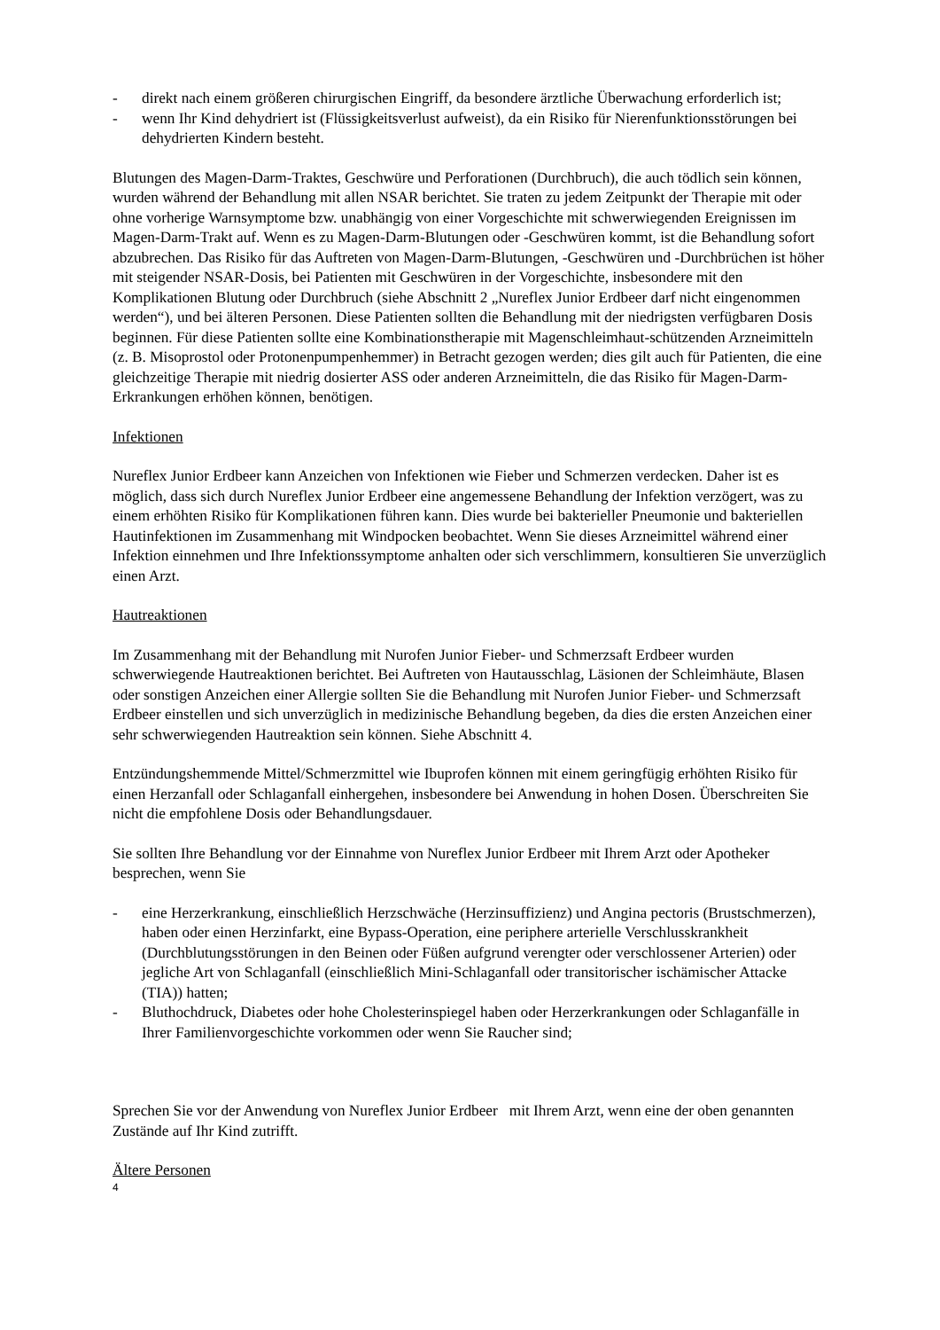- direkt nach einem größeren chirurgischen Eingriff, da besondere ärztliche Überwachung erforderlich ist;
- wenn Ihr Kind dehydriert ist (Flüssigkeitsverlust aufweist), da ein Risiko für Nierenfunktionsstörungen bei dehydrierten Kindern besteht.
Blutungen des Magen-Darm-Traktes, Geschwüre und Perforationen (Durchbruch), die auch tödlich sein können, wurden während der Behandlung mit allen NSAR berichtet. Sie traten zu jedem Zeitpunkt der Therapie mit oder ohne vorherige Warnsymptome bzw. unabhängig von einer Vorgeschichte mit schwerwiegenden Ereignissen im Magen-Darm-Trakt auf. Wenn es zu Magen-Darm-Blutungen oder -Geschwüren kommt, ist die Behandlung sofort abzubrechen. Das Risiko für das Auftreten von Magen-Darm-Blutungen, -Geschwüren und -Durchbrüchen ist höher mit steigender NSAR-Dosis, bei Patienten mit Geschwüren in der Vorgeschichte, insbesondere mit den Komplikationen Blutung oder Durchbruch (siehe Abschnitt 2 „Nureflex Junior Erdbeer darf nicht eingenommen werden“), und bei älteren Personen. Diese Patienten sollten die Behandlung mit der niedrigsten verfügbaren Dosis beginnen. Für diese Patienten sollte eine Kombinationstherapie mit Magenschleimhaut-schützenden Arzneimitteln (z. B. Misoprostol oder Protonenpumpenhemmer) in Betracht gezogen werden; dies gilt auch für Patienten, die eine gleichzeitige Therapie mit niedrig dosierter ASS oder anderen Arzneimitteln, die das Risiko für Magen-Darm-Erkrankungen erhöhen können, benötigen.
Infektionen
Nureflex Junior Erdbeer kann Anzeichen von Infektionen wie Fieber und Schmerzen verdecken. Daher ist es möglich, dass sich durch Nureflex Junior Erdbeer eine angemessene Behandlung der Infektion verzögert, was zu einem erhöhten Risiko für Komplikationen führen kann. Dies wurde bei bakterieller Pneumonie und bakteriellen Hautinfektionen im Zusammenhang mit Windpocken beobachtet. Wenn Sie dieses Arzneimittel während einer Infektion einnehmen und Ihre Infektionssymptome anhalten oder sich verschlimmern, konsultieren Sie unverzüglich einen Arzt.
Hautreaktionen
Im Zusammenhang mit der Behandlung mit Nurofen Junior Fieber- und Schmerzsaft Erdbeer wurden schwerwiegende Hautreaktionen berichtet. Bei Auftreten von Hautausschlag, Läsionen der Schleimhäute, Blasen oder sonstigen Anzeichen einer Allergie sollten Sie die Behandlung mit Nurofen Junior Fieber- und Schmerzsaft Erdbeer einstellen und sich unverzüglich in medizinische Behandlung begeben, da dies die ersten Anzeichen einer sehr schwerwiegenden Hautreaktion sein können. Siehe Abschnitt 4.
Entzündungshemmende Mittel/Schmerzmittel wie Ibuprofen können mit einem geringfügig erhöhten Risiko für einen Herzanfall oder Schlaganfall einhergehen, insbesondere bei Anwendung in hohen Dosen. Überschreiten Sie nicht die empfohlene Dosis oder Behandlungsdauer.
Sie sollten Ihre Behandlung vor der Einnahme von Nureflex Junior Erdbeer mit Ihrem Arzt oder Apotheker besprechen, wenn Sie
- eine Herzerkrankung, einschließlich Herzschwäche (Herzinsuffizienz) und Angina pectoris (Brustschmerzen), haben oder einen Herzinfarkt, eine Bypass-Operation, eine periphere arterielle Verschlusskrankheit (Durchblutungsstörungen in den Beinen oder Füßen aufgrund verengter oder verschlossener Arterien) oder jegliche Art von Schlaganfall (einschließlich Mini-Schlaganfall oder transitorischer ischämischer Attacke (TIA)) hatten;
- Bluthochdruck, Diabetes oder hohe Cholesterinspiegel haben oder Herzerkrankungen oder Schlaganfälle in Ihrer Familienvorgeschichte vorkommen oder wenn Sie Raucher sind;
Sprechen Sie vor der Anwendung von Nureflex Junior Erdbeer mit Ihrem Arzt, wenn eine der oben genannten Zustände auf Ihr Kind zutrifft.
Ältere Personen
4